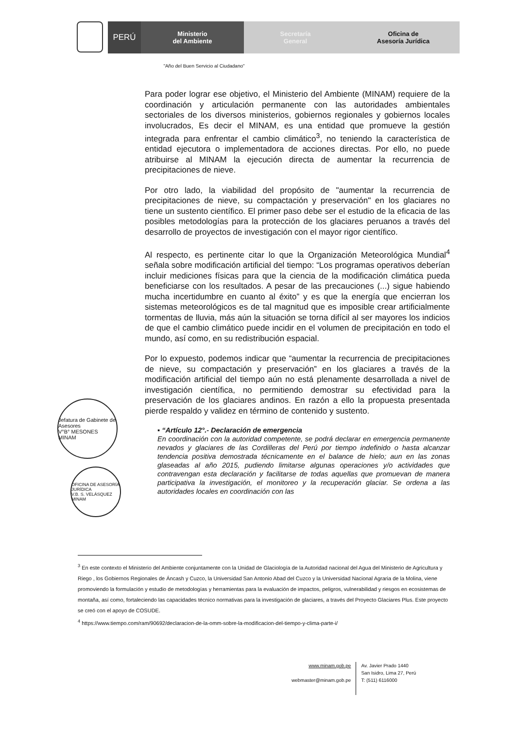PERÚ
Ministerio
del Ambiente
Secretaría
General
Oficina de
Asesoría Jurídica
"Año del Buen Servicio al Ciudadano"
Para poder lograr ese objetivo, el Ministerio del Ambiente (MINAM) requiere de la coordinación y articulación permanente con las autoridades ambientales sectoriales de los diversos ministerios, gobiernos regionales y gobiernos locales involucrados, Es decir el MINAM, es una entidad que promueve la gestión integrada para enfrentar el cambio climático<sup>3</sup>, no teniendo la característica de entidad ejecutora o implementadora de acciones directas. Por ello, no puede atribuirse al MINAM la ejecución directa de aumentar la recurrencia de precipitaciones de nieve.
Por otro lado, la viabilidad del propósito de "aumentar la recurrencia de precipitaciones de nieve, su compactación y preservación" en los glaciares no tiene un sustento científico. El primer paso debe ser el estudio de la eficacia de las posibles metodologías para la protección de los glaciares peruanos a través del desarrollo de proyectos de investigación con el mayor rigor científico.
Al respecto, es pertinente citar lo que la Organización Meteorológica Mundial<sup>4</sup> señala sobre modificación artificial del tiempo: “Los programas operativos deberían incluir mediciones físicas para que la ciencia de la modificación climática pueda beneficiarse con los resultados. A pesar de las precauciones (...) sigue habiendo mucha incertidumbre en cuanto al éxito” y es que la energía que encierran los sistemas meteorológicos es de tal magnitud que es imposible crear artificialmente tormentas de lluvia, más aún la situación se torna difícil al ser mayores los indicios de que el cambio climático puede incidir en el volumen de precipitación en todo el mundo, así como, en su redistribución espacial.
Por lo expuesto, podemos indicar que “aumentar la recurrencia de precipitaciones de nieve, su compactación y preservación” en los glaciares a través de la modificación artificial del tiempo aún no está plenamente desarrollada a nivel de investigación científica, no permitiendo demostrar su efectividad para la preservación de los glaciares andinos. En razón a ello la propuesta presentada pierde respaldo y validez en término de contenido y sustento.
▪ “Artículo 12°.- Declaración de emergencia
En coordinación con la autoridad competente, se podrá declarar en emergencia permanente nevados y glaciares de las Cordilleras del Perú por tiempo indefinido o hasta alcanzar tendencia positiva demostrada técnicamente en el balance de hielo; aun en las zonas glaseadas al año 2015, pudiendo limitarse algunas operaciones y/o actividades que contravengan esta declaración y facilitarse de todas aquellas que promuevan de manera participativa la investigación, el monitoreo y la recuperación glaciar. Se ordena a las autoridades locales en coordinación con las
Jefatura de Gabinete de Asesores
V°B° MESONES
MINAM
OFICINA DE ASESORÍA JURÍDICA
V.B. S. VELÁSQUEZ
MINAM
<sup>3</sup> En este contexto el Ministerio del Ambiente conjuntamente con la Unidad de Glaciología de la Autoridad nacional del Agua del Ministerio de Agricultura y Riego , los Gobiernos Regionales de Áncash y Cuzco, la Universidad San Antonio Abad del Cuzco y la Universidad Nacional Agraria de la Molina, viene promoviendo la formulación y estudio de metodologías y herramientas para la evaluación de impactos, peligros, vulnerabilidad y riesgos en ecosistemas de montaña, así como, fortaleciendo las capacidades técnico normativas para la investigación de glaciares, a través del Proyecto Glaciares Plus. Este proyecto se creó con el apoyo de COSUDE.
<sup>4</sup> https://www.tiempo.com/ram/90692/declaracion-de-la-omm-sobre-la-modificacion-del-tiempo-y-clima-parte-i/
www.minam.gob.pe
webmaster@minam.gob.pe
Av. Javier Prado 1440
San Isidro, Lima 27, Perú
T: (511) 6116000